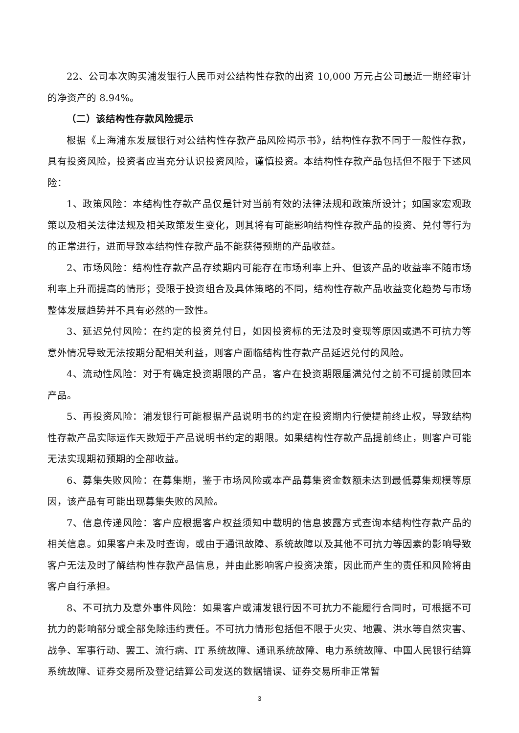22、公司本次购买浦发银行人民币对公结构性存款的出资 10,000 万元占公司最近一期经审计的净资产的 8.94%。
（二）该结构性存款风险提示
根据《上海浦东发展银行对公结构性存款产品风险揭示书》，结构性存款不同于一般性存款，具有投资风险，投资者应当充分认识投资风险，谨慎投资。本结构性存款产品包括但不限于下述风险：
1、政策风险：本结构性存款产品仅是针对当前有效的法律法规和政策所设计；如国家宏观政策以及相关法律法规及相关政策发生变化，则其将有可能影响结构性存款产品的投资、兑付等行为的正常进行，进而导致本结构性存款产品不能获得预期的产品收益。
2、市场风险：结构性存款产品存续期内可能存在市场利率上升、但该产品的收益率不随市场利率上升而提高的情形；受限于投资组合及具体策略的不同，结构性存款产品收益变化趋势与市场整体发展趋势并不具有必然的一致性。
3、延迟兑付风险：在约定的投资兑付日，如因投资标的无法及时变现等原因或遇不可抗力等意外情况导致无法按期分配相关利益，则客户面临结构性存款产品延迟兑付的风险。
4、流动性风险：对于有确定投资期限的产品，客户在投资期限届满兑付之前不可提前赎回本产品。
5、再投资风险：浦发银行可能根据产品说明书的约定在投资期内行使提前终止权，导致结构性存款产品实际运作天数短于产品说明书约定的期限。如果结构性存款产品提前终止，则客户可能无法实现期初预期的全部收益。
6、募集失败风险：在募集期，鉴于市场风险或本产品募集资金数额未达到最低募集规模等原因，该产品有可能出现募集失败的风险。
7、信息传递风险：客户应根据客户权益须知中载明的信息披露方式查询本结构性存款产品的相关信息。如果客户未及时查询，或由于通讯故障、系统故障以及其他不可抗力等因素的影响导致客户无法及时了解结构性存款产品信息，并由此影响客户投资决策，因此而产生的责任和风险将由客户自行承担。
8、不可抗力及意外事件风险：如果客户或浦发银行因不可抗力不能履行合同时，可根据不可抗力的影响部分或全部免除违约责任。不可抗力情形包括但不限于火灾、地震、洪水等自然灾害、战争、军事行动、罢工、流行病、IT 系统故障、通讯系统故障、电力系统故障、中国人民银行结算系统故障、证券交易所及登记结算公司发送的数据错误、证券交易所非正常暂
3